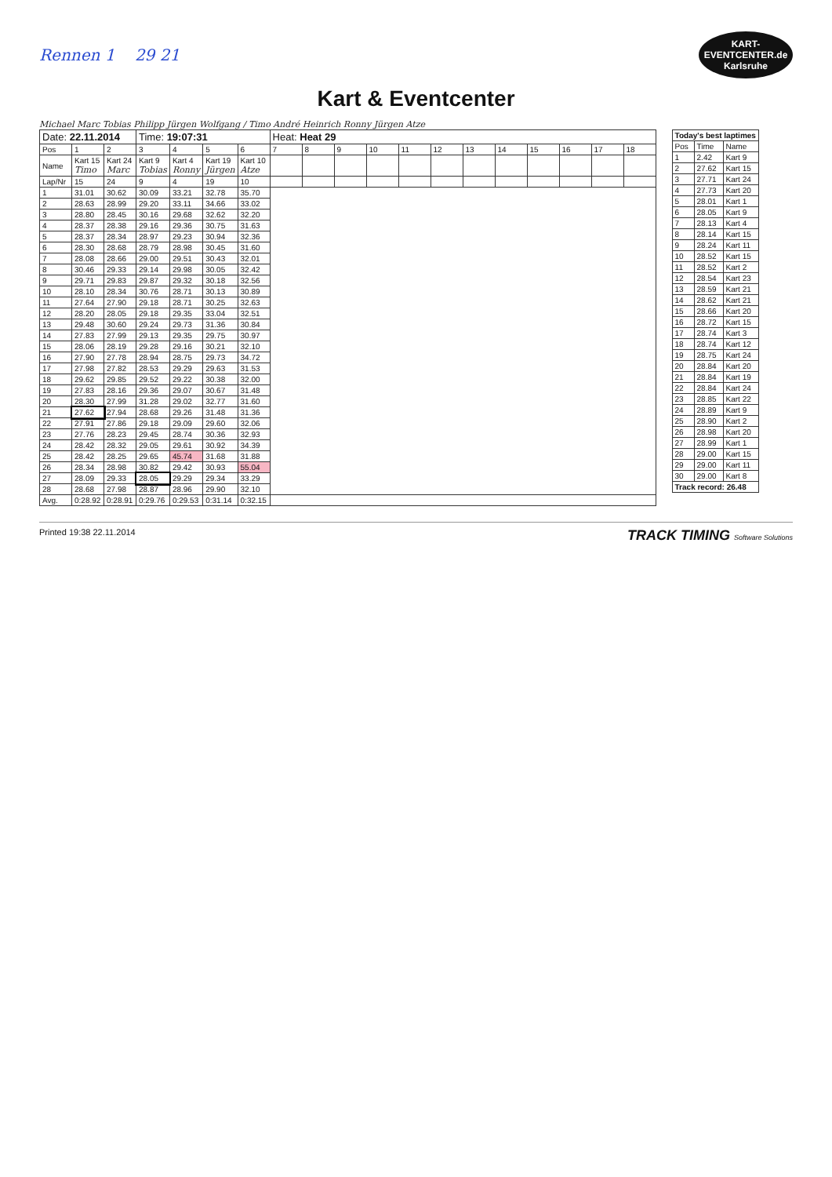Rennen 1 29 21
KART-
EVENTCENTER.de
Karlsruhe
Kart & Eventcenter
Michael Marc Tobias Philipp Jürgen Wolfgang / Timo André Heinrich Ronny Jürgen Atze
| Date: 22.11.2014 | | | Time: 19:07:31 | | | | Heat: Heat 29 | | | | | | | | | | | |
| Pos | 1 | 2 | 3 | 4 | 5 | 6 | 7 | 8 | 9 | 10 | 11 | 12 | 13 | 14 | 15 | 16 | 17 | 18 |
| Name | Kart 15 Timo | Kart 24 Marc | Kart 9 Tobias | Kart 4 Ronny | Kart 19 Jürgen | Kart 10 Atze | | | | | | | | | | | | |
| Lap/Nr | 15 | 24 | 9 | 4 | 19 | 10 | | | | | | | | | | | | |
| 1 | 31.01 | 30.62 | 30.09 | 33.21 | 32.78 | 35.70 | | | | | | | | | | | | |
| 2 | 28.63 | 28.99 | 29.20 | 33.11 | 34.66 | 33.02 | | | | | | | | | | | | |
| 3 | 28.80 | 28.45 | 30.16 | 29.68 | 32.62 | 32.20 | | | | | | | | | | | | |
| 4 | 28.37 | 28.38 | 29.16 | 29.36 | 30.75 | 31.63 | | | | | | | | | | | | |
| 5 | 28.37 | 28.34 | 28.97 | 29.23 | 30.94 | 32.36 | | | | | | | | | | | | |
| 6 | 28.30 | 28.68 | 28.79 | 28.98 | 30.45 | 31.60 | | | | | | | | | | | | |
| 7 | 28.08 | 28.66 | 29.00 | 29.51 | 30.43 | 32.01 | | | | | | | | | | | | |
| 8 | 30.46 | 29.33 | 29.14 | 29.98 | 30.05 | 32.42 | | | | | | | | | | | | |
| 9 | 29.71 | 29.83 | 29.87 | 29.32 | 30.18 | 32.56 | | | | | | | | | | | | |
| 10 | 28.10 | 28.34 | 30.76 | 28.71 | 30.13 | 30.89 | | | | | | | | | | | | |
| 11 | 27.64 | 27.90 | 29.18 | 28.71 | 30.25 | 32.63 | | | | | | | | | | | | |
| 12 | 28.20 | 28.05 | 29.18 | 29.35 | 33.04 | 32.51 | | | | | | | | | | | | |
| 13 | 29.48 | 30.60 | 29.24 | 29.73 | 31.36 | 30.84 | | | | | | | | | | | | |
| 14 | 27.83 | 27.99 | 29.13 | 29.35 | 29.75 | 30.97 | | | | | | | | | | | | |
| 15 | 28.06 | 28.19 | 29.28 | 29.16 | 30.21 | 32.10 | | | | | | | | | | | | |
| 16 | 27.90 | 27.78 | 28.94 | 28.75 | 29.73 | 34.72 | | | | | | | | | | | | |
| 17 | 27.98 | 27.82 | 28.53 | 29.29 | 29.63 | 31.53 | | | | | | | | | | | | |
| 18 | 29.62 | 29.85 | 29.52 | 29.22 | 30.38 | 32.00 | | | | | | | | | | | | |
| 19 | 27.83 | 28.16 | 29.36 | 29.07 | 30.67 | 31.48 | | | | | | | | | | | | |
| 20 | 28.30 | 27.99 | 31.28 | 29.02 | 32.77 | 31.60 | | | | | | | | | | | | |
| 21 | 27.62 | 27.94 | 28.68 | 29.26 | 31.48 | 31.36 | | | | | | | | | | | | |
| 22 | 27.91 | 27.86 | 29.18 | 29.09 | 29.60 | 32.06 | | | | | | | | | | | | |
| 23 | 27.76 | 28.23 | 29.45 | 28.74 | 30.36 | 32.93 | | | | | | | | | | | | |
| 24 | 28.42 | 28.32 | 29.05 | 29.61 | 30.92 | 34.39 | | | | | | | | | | | | |
| 25 | 28.42 | 28.25 | 29.65 | 45.74 | 31.68 | 31.88 | | | | | | | | | | | | |
| 26 | 28.34 | 28.98 | 30.82 | 29.42 | 30.93 | 55.04 | | | | | | | | | | | | |
| 27 | 28.09 | 29.33 | 28.05 | 29.29 | 29.34 | 33.29 | | | | | | | | | | | | |
| 28 | 28.68 | 27.98 | 28.87 | 28.96 | 29.90 | 32.10 | | | | | | | | | | | | |
| Avg. | 0:28.92 | 0:28.91 | 0:29.76 | 0:29.53 | 0:31.14 | 0:32.15 | | | | | | | | | | | | |
| Today's best laptimes | | |
| --- | --- | --- |
| Pos | Time | Name |
| 1 | 2.42 | Kart 9 |
| 2 | 27.62 | Kart 15 |
| 3 | 27.71 | Kart 24 |
| 4 | 27.73 | Kart 20 |
| 5 | 28.01 | Kart 1 |
| 6 | 28.05 | Kart 9 |
| 7 | 28.13 | Kart 4 |
| 8 | 28.14 | Kart 15 |
| 9 | 28.24 | Kart 11 |
| 10 | 28.52 | Kart 15 |
| 11 | 28.52 | Kart 2 |
| 12 | 28.54 | Kart 23 |
| 13 | 28.59 | Kart 21 |
| 14 | 28.62 | Kart 21 |
| 15 | 28.66 | Kart 20 |
| 16 | 28.72 | Kart 15 |
| 17 | 28.74 | Kart 3 |
| 18 | 28.74 | Kart 12 |
| 19 | 28.75 | Kart 24 |
| 20 | 28.84 | Kart 20 |
| 21 | 28.84 | Kart 19 |
| 22 | 28.84 | Kart 24 |
| 23 | 28.85 | Kart 22 |
| 24 | 28.89 | Kart 9 |
| 25 | 28.90 | Kart 2 |
| 26 | 28.98 | Kart 20 |
| 27 | 28.99 | Kart 1 |
| 28 | 29.00 | Kart 15 |
| 29 | 29.00 | Kart 11 |
| 30 | 29.00 | Kart 8 |
| Track record: 26.48 | | |
Printed 19:38 22.11.2014 TRACK TIMING Software Solutions